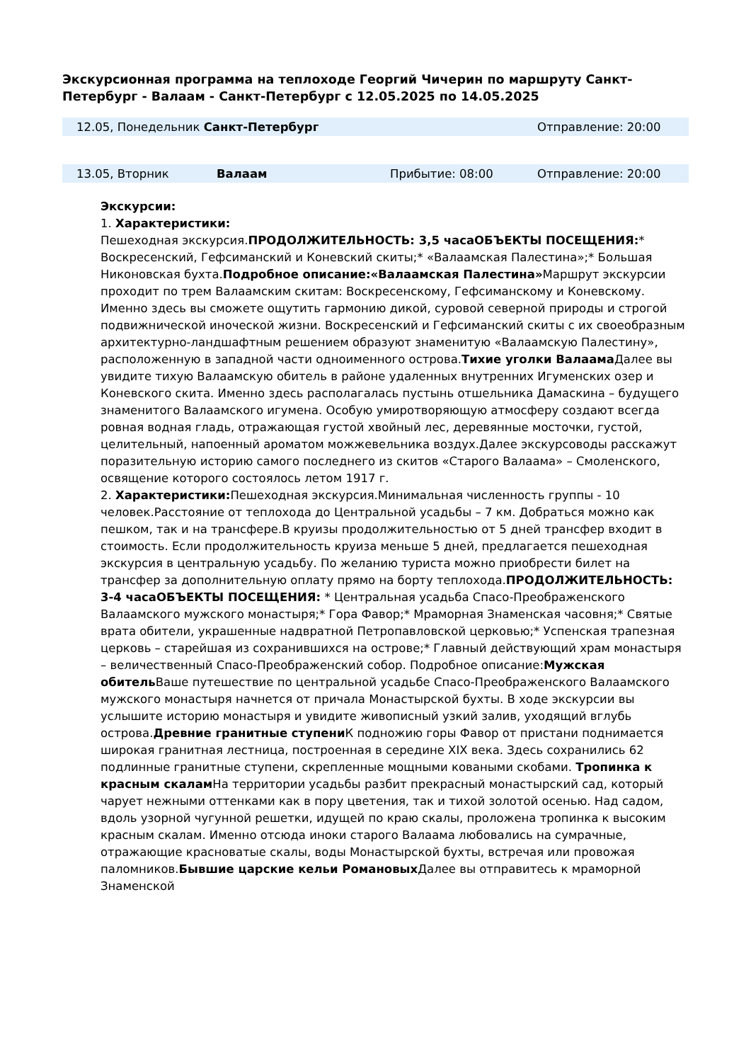Экскурсионная программа на теплоходе Георгий Чичерин по маршруту Санкт-Петербург - Валаам - Санкт-Петербург с 12.05.2025 по 14.05.2025
| 12.05, Понедельник Санкт-Петербург | | Отправление: 20:00 |
| 13.05, Вторник | Валаам | Прибытие: 08:00 | Отправление: 20:00 |
Экскурсии:
1. Характеристики:
Пешеходная экскурсия.ПРОДОЛЖИТЕЛЬНОСТЬ: 3,5 часаОБЪЕКТЫ ПОСЕЩЕНИЯ:* Воскресенский, Гефсиманский и Коневский скиты;* «Валаамская Палестина»;* Большая Никоновская бухта.Подробное описание:«Валаамская Палестина»Маршрут экскурсии проходит по трем Валаамским скитам: Воскресенскому, Гефсиманскому и Коневскому. Именно здесь вы сможете ощутить гармонию дикой, суровой северной природы и строгой подвижнической иноческой жизни. Воскресенский и Гефсиманский скиты с их своеобразным архитектурно-ландшафтным решением образуют знаменитую «Валаамскую Палестину», расположенную в западной части одноименного острова.Тихие уголки Валаама Далее вы увидите тихую Валаамскую обитель в районе удаленных внутренних Игуменских озер и Коневского скита. Именно здесь располагалась пустынь отшельника Дамаскина – будущего знаменитого Валаамского игумена. Особую умиротворяющую атмосферу создают всегда ровная водная гладь, отражающая густой хвойный лес, деревянные мосточки, густой, целительный, напоенный ароматом можжевельника воздух.Далее экскурсоводы расскажут поразительную историю самого последнего из скитов «Старого Валаама» – Смоленского, освящение которого состоялось летом 1917 г.
2. Характеристики: Пешеходная экскурсия.Минимальная численность группы - 10 человек.Расстояние от теплохода до Центральной усадьбы – 7 км. Добраться можно как пешком, так и на трансфере.В круизы продолжительностью от 5 дней трансфер входит в стоимость. Если продолжительность круиза меньше 5 дней, предлагается пешеходная экскурсия в центральную усадьбу. По желанию туриста можно приобрести билет на трансфер за дополнительную оплату прямо на борту теплохода.ПРОДОЛЖИТЕЛЬНОСТЬ: 3-4 часаОБЪЕКТЫ ПОСЕЩЕНИЯ: * Центральная усадьба Спасо-Преображенского Валаамского мужского монастыря;* Гора Фавор;* Мраморная Знаменская часовня;* Святые врата обители, украшенные надвратной Петропавловской церковью;* Успенская трапезная церковь – старейшая из сохранившихся на острове;* Главный действующий храм монастыря – величественный Спасо-Преображенский собор. Подробное описание:Мужская обитель Ваше путешествие по центральной усадьбе Спасо-Преображенского Валаамского мужского монастыря начнется от причала Монастырской бухты. В ходе экскурсии вы услышите историю монастыря и увидите живописный узкий залив, уходящий вглубь острова.Древние гранитные ступени К подножию горы Фавор от пристани поднимается широкая гранитная лестница, построенная в середине XIX века. Здесь сохранились 62 подлинные гранитные ступени, скрепленные мощными коваными скобами. Тропинка к красным скалам На территории усадьбы разбит прекрасный монастырский сад, который чарует нежными оттенками как в пору цветения, так и тихой золотой осенью. Над садом, вдоль узорной чугунной решетки, идущей по краю скалы, проложена тропинка к высоким красным скалам. Именно отсюда иноки старого Валаама любовались на сумрачные, отражающие красноватые скалы, воды Монастырской бухты, встречая или провожая паломников.Бывшие царские кельи Романовых Далее вы отправитесь к мраморной Знаменской